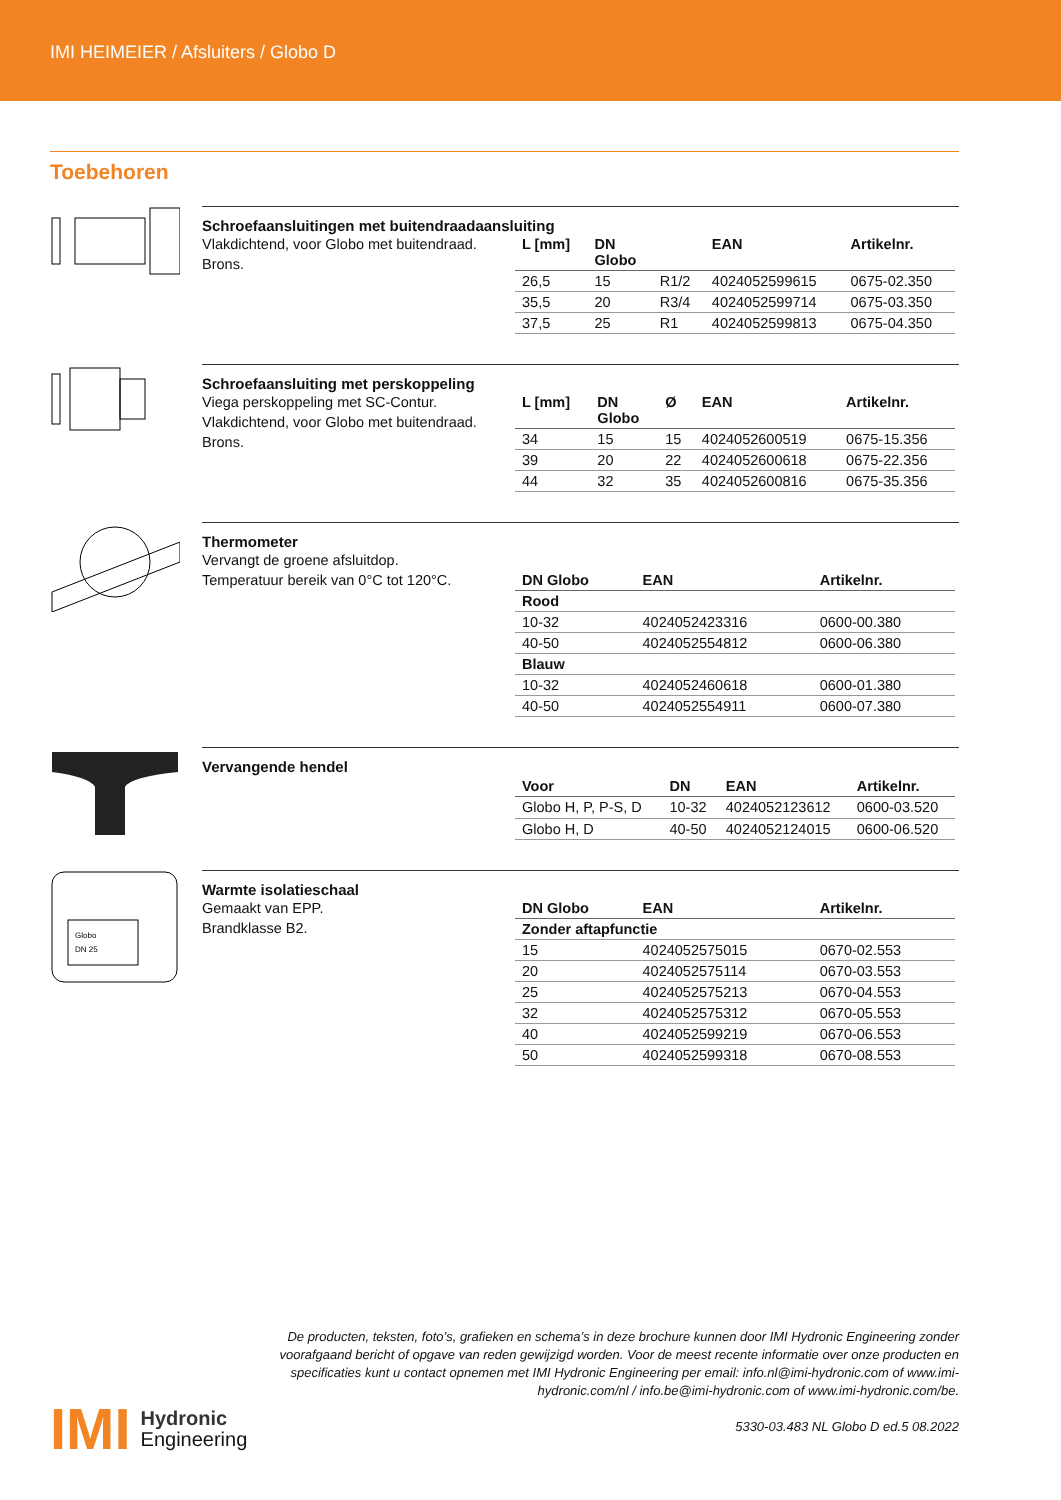IMI HEIMEIER / Afsluiters / Globo D
Toebehoren
Schroefaansluitingen met buitendraadaansluiting
Vlakdichtend, voor Globo met buitendraad.
Brons.
| L [mm] | DN Globo | | EAN | Artikelnr. |
| --- | --- | --- | --- | --- |
| 26,5 | 15 | R1/2 | 4024052599615 | 0675-02.350 |
| 35,5 | 20 | R3/4 | 4024052599714 | 0675-03.350 |
| 37,5 | 25 | R1 | 4024052599813 | 0675-04.350 |
Schroefaansluiting met perskoppeling
Viega perskoppeling met SC-Contur.
Vlakdichtend, voor Globo met buitendraad.
Brons.
| L [mm] | DN Globo | Ø | EAN | Artikelnr. |
| --- | --- | --- | --- | --- |
| 34 | 15 | 15 | 4024052600519 | 0675-15.356 |
| 39 | 20 | 22 | 4024052600618 | 0675-22.356 |
| 44 | 32 | 35 | 4024052600816 | 0675-35.356 |
Thermometer
Vervangt de groene afsluitdop.
Temperatuur bereik van 0°C tot 120°C.
| DN Globo | EAN | Artikelnr. |
| --- | --- | --- |
| Rood | | |
| 10-32 | 4024052423316 | 0600-00.380 |
| 40-50 | 4024052554812 | 0600-06.380 |
| Blauw | | |
| 10-32 | 4024052460618 | 0600-01.380 |
| 40-50 | 4024052554911 | 0600-07.380 |
Vervangende hendel
| Voor | DN | EAN | Artikelnr. |
| --- | --- | --- | --- |
| Globo H, P, P-S, D | 10-32 | 4024052123612 | 0600-03.520 |
| Globo H, D | 40-50 | 4024052124015 | 0600-06.520 |
Globo
DN 25
Warmte isolatieschaal
Gemaakt van EPP.
Brandklasse B2.
| DN Globo | EAN | Artikelnr. |
| --- | --- | --- |
| Zonder aftapfunctie | | |
| 15 | 4024052575015 | 0670-02.553 |
| 20 | 4024052575114 | 0670-03.553 |
| 25 | 4024052575213 | 0670-04.553 |
| 32 | 4024052575312 | 0670-05.553 |
| 40 | 4024052599219 | 0670-06.553 |
| 50 | 4024052599318 | 0670-08.553 |
De producten, teksten, foto’s, grafieken en schema’s in deze brochure kunnen door IMI Hydronic Engineering zonder voorafgaand bericht of opgave van reden gewijzigd worden. Voor de meest recente informatie over onze producten en specificaties kunt u contact opnemen met IMI Hydronic Engineering per email: info.nl@imi-hydronic.com of www.imi-hydronic.com/nl / info.be@imi-hydronic.com of www.imi-hydronic.com/be.
5330-03.483 NL Globo D ed.5 08.2022
IMI
Hydronic
Engineering